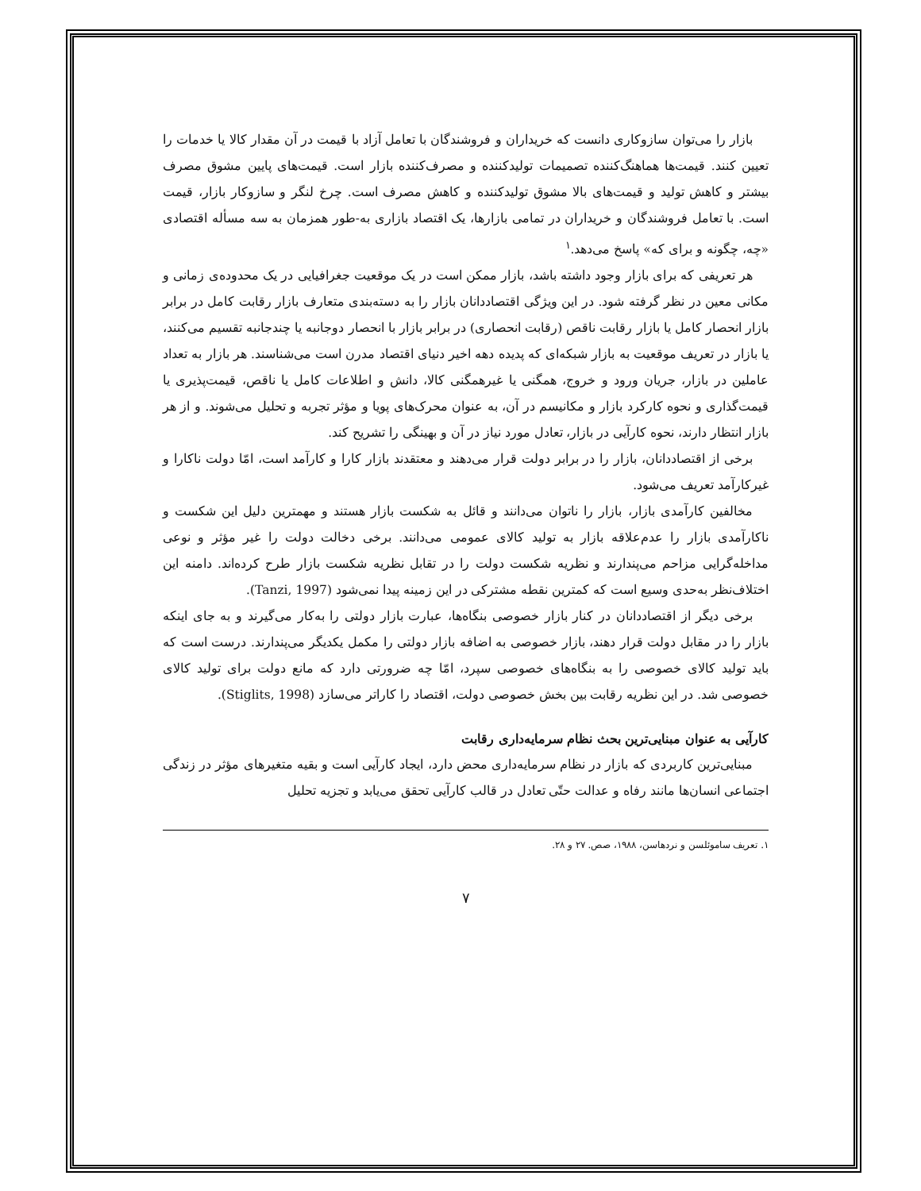بازار را می‌توان سازوکاری دانست که خریداران و فروشندگان با تعامل آزاد با قیمت در آن مقدار کالا یا خدمات را تعیین کنند. قیمت‌ها هماهنگ‌کننده تصمیمات تولیدکننده و مصرف‌کننده بازار است. قیمت‌های پایین مشوق مصرف بیشتر و کاهش تولید و قیمت‌های بالا مشوق تولیدکننده و کاهش مصرف است. چرخ لنگر و سازوکار بازار، قیمت است. با تعامل فروشندگان و خریداران در تمامی بازارها، یک اقتصاد بازاری به-طور همزمان به سه مسأله اقتصادی «چه، چگونه و برای که» پاسخ می‌دهد.<sup>۱</sup>
هر تعریفی که برای بازار وجود داشته باشد، بازار ممکن است در یک موقعیت جغرافیایی در یک محدوده‌ی زمانی و مکانی معین در نظر گرفته شود. در این ویژگی اقتصاددانان بازار را به دسته‌بندی متعارف بازار رقابت کامل در برابر بازار انحصار کامل یا بازار رقابت ناقص (رقابت انحصاری) در برابر بازار با انحصار دوجانبه یا چندجانبه تقسیم می‌کنند، یا بازار در تعریف موقعیت به بازار شبکه‌ای که پدیده دهه اخیر دنیای اقتصاد مدرن است می‌شناسند. هر بازار به تعداد عاملین در بازار، جریان ورود و خروج، همگنی یا غیرهمگنی کالا، دانش و اطلاعات کامل یا ناقص، قیمت‌پذیری یا قیمت‌گذاری و نحوه کارکرد بازار و مکانیسم در آن، به عنوان محرک‌های پویا و مؤثر تجربه و تحلیل می‌شوند. و از هر بازار انتظار دارند، نحوه کارآیی در بازار، تعادل مورد نیاز در آن و بهینگی را تشریح کند.
برخی از اقتصاددانان، بازار را در برابر دولت قرار می‌دهند و معتقدند بازار کارا و کارآمد است، امّا دولت ناکارا و غیرکارآمد تعریف می‌شود.
مخالفین کارآمدی بازار، بازار را ناتوان می‌دانند و قائل به شکست بازار هستند و مهمترین دلیل این شکست و ناکارآمدی بازار را عدم‌علاقه بازار به تولید کالای عمومی می‌دانند. برخی دخالت دولت را غیر مؤثر و نوعی مداخله‌گرایی مزاحم می‌پندارند و نظریه شکست دولت را در تقابل نظریه شکست بازار طرح کرده‌اند. دامنه این اختلاف‌نظر به‌حدی وسیع است که کمترین نقطه مشترکی در این زمینه پیدا نمی‌شود (Tanzi, 1997).
برخی دیگر از اقتصاددانان در کنار بازار خصوصی بنگاه‌ها، عبارت بازار دولتی را به‌کار می‌گیرند و به جای اینکه بازار را در مقابل دولت قرار دهند، بازار خصوصی به اضافه بازار دولتی را مکمل یکدیگر می‌پندارند. درست است که باید تولید کالای خصوصی را به بنگاه‌های خصوصی سپرد، امّا چه ضرورتی دارد که مانع دولت برای تولید کالای خصوصی شد. در این نظریه رقابت بین بخش خصوصی دولت، اقتصاد را کاراتر می‌سازد (Stiglits, 1998).
کارآیی به عنوان مبنایی‌ترین بحث نظام سرمایه‌داری رقابت
مبنایی‌ترین کاربردی که بازار در نظام سرمایه‌داری محض دارد، ایجاد کارآیی است و بقیه متغیرهای مؤثر در زندگی اجتماعی انسان‌ها مانند رفاه و عدالت حتّی تعادل در قالب کارآیی تحقق می‌یابد و تجزیه تحلیل
۱. تعریف ساموئلسن و نردهاسن، ۱۹۸۸، صص. ۲۷ و ۲۸.
۷